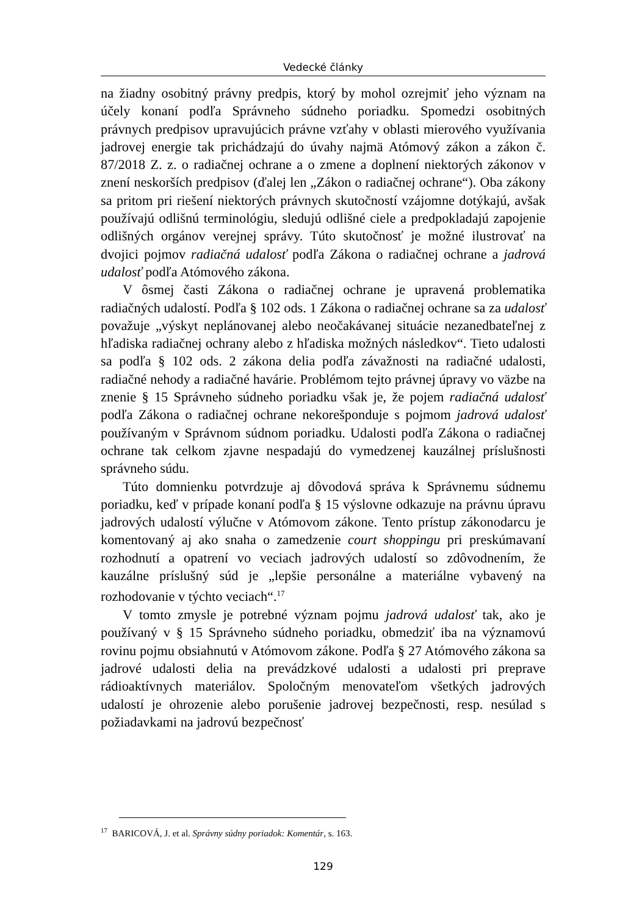Vedecké články
na žiadny osobitný právny predpis, ktorý by mohol ozrejmiť jeho význam na účely konaní podľa Správneho súdneho poriadku. Spomedzi osobitných právnych predpisov upravujúcich právne vzťahy v oblasti mierového využívania jadrovej energie tak prichádzajú do úvahy najmä Atómový zákon a zákon č. 87/2018 Z. z. o radiačnej ochrane a o zmene a doplnení niektorých zákonov v znení neskorších predpisov (ďalej len „Zákon o radiačnej ochrane“). Oba zákony sa pritom pri riešení niektorých právnych skutočností vzájomne dotýkajú, avšak používajú odlišnú terminológiu, sledujú odlišné ciele a predpokladajú zapojenie odlišných orgánov verejnej správy. Túto skutočnosť je možné ilustrovať na dvojici pojmov radiačná udalosť podľa Zákona o radiačnej ochrane a jadrová udalosť podľa Atómového zákona.
V ôsmej časti Zákona o radiačnej ochrane je upravená problematika radiačných udalostí. Podľa § 102 ods. 1 Zákona o radiačnej ochrane sa za udalosť považuje „výskyt neplánovanej alebo neočakávanej situácie nezanedbateľnej z hľadiska radiačnej ochrany alebo z hľadiska možných následkov“. Tieto udalosti sa podľa § 102 ods. 2 zákona delia podľa závažnosti na radiačné udalosti, radiačné nehody a radiačné havárie. Problémom tejto právnej úpravy vo väzbe na znenie § 15 Správneho súdneho poriadku však je, že pojem radiačná udalosť podľa Zákona o radiačnej ochrane nekorešponduje s pojmom jadrová udalosť používaným v Správnom súdnom poriadku. Udalosti podľa Zákona o radiačnej ochrane tak celkom zjavne nespadajú do vymedzenej kauzálnej príslušnosti správneho súdu.
Túto domnienku potvrdzuje aj dôvodová správa k Správnemu súdnemu poriadku, keď v prípade konaní podľa § 15 výslovne odkazuje na právnu úpravu jadrových udalostí výlučne v Atómovom zákone. Tento prístup zákonodarcu je komentovaný aj ako snaha o zamedzenie court shoppingu pri preskúmavaní rozhodnutí a opatrení vo veciach jadrových udalostí so zdôvodnením, že kauzálne príslušný súd je „lepšie personálne a materiálne vybavený na rozhodovanie v týchto veciach“.<sup>17</sup>
V tomto zmysle je potrebné význam pojmu jadrová udalosť tak, ako je používaný v § 15 Správneho súdneho poriadku, obmedziť iba na významovú rovinu pojmu obsiahnutú v Atómovom zákone. Podľa § 27 Atómového zákona sa jadrové udalosti delia na prevádzkové udalosti a udalosti pri preprave rádioaktívnych materiálov. Spoločným menovateľom všetkých jadrových udalostí je ohrozenie alebo porušenie jadrovej bezpečnosti, resp. nesúlad s požiadavkami na jadrovú bezpečnosť
<sup>17</sup> BARICOVÁ, J. et al. Správny súdny poriadok: Komentár, s. 163.
129